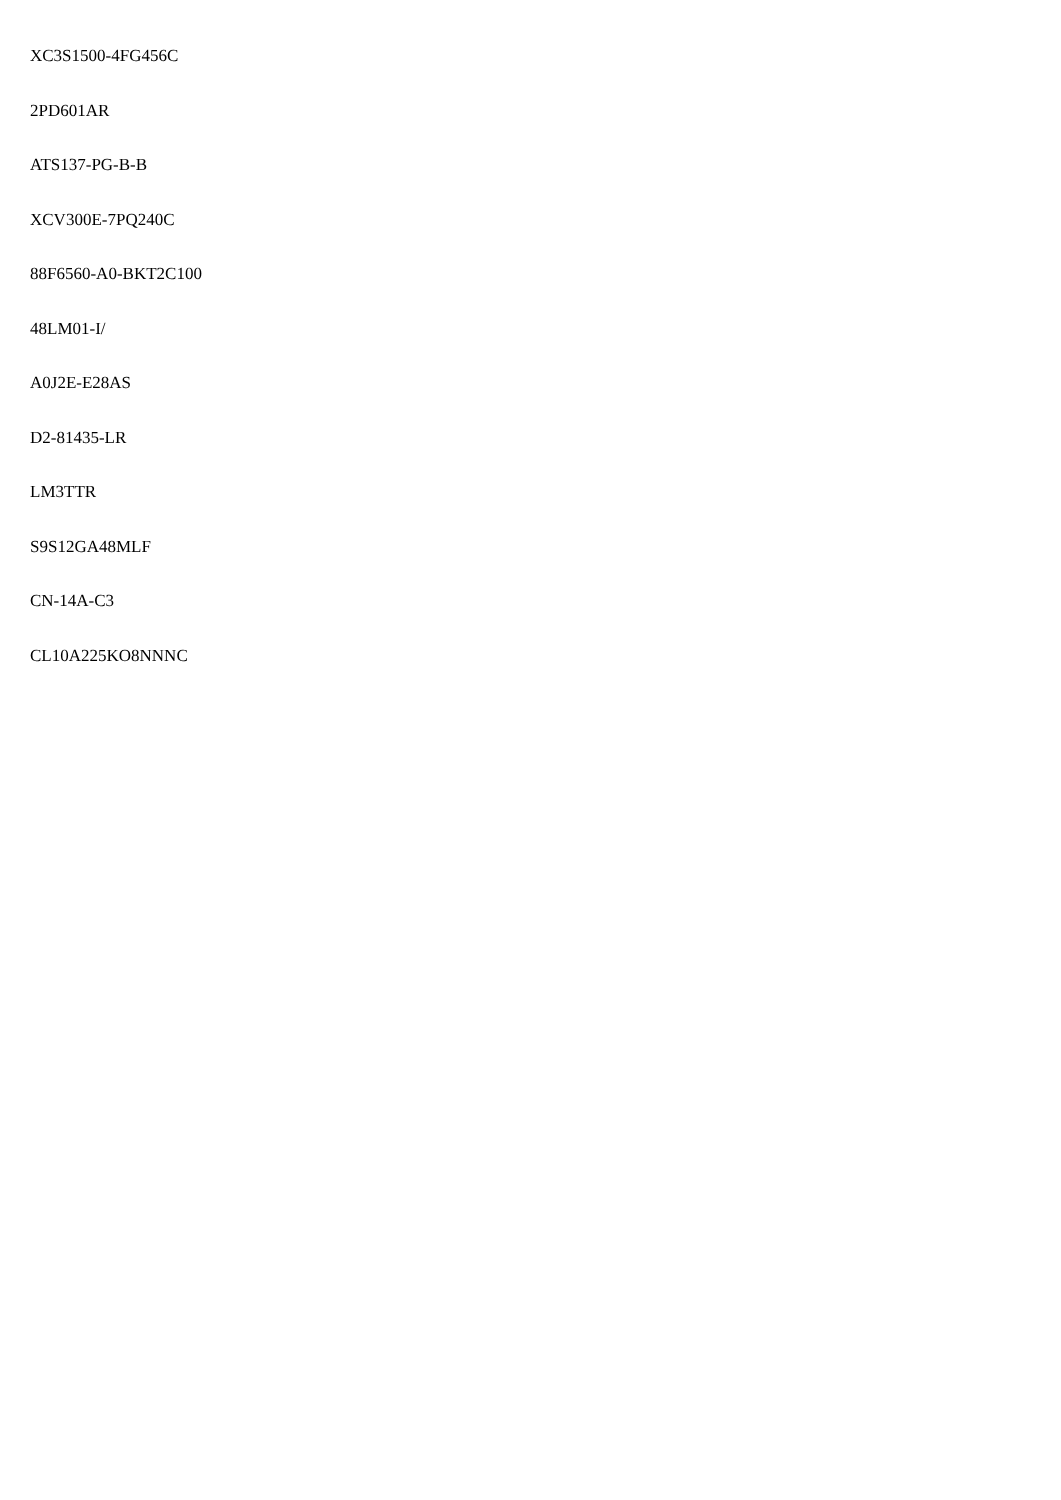XC3S1500-4FG456C
2PD601AR
ATS137-PG-B-B
XCV300E-7PQ240C
88F6560-A0-BKT2C100
48LM01-I/
A0J2E-E28AS
D2-81435-LR
LM3TTR
S9S12GA48MLF
CN-14A-C3
CL10A225KO8NNNC